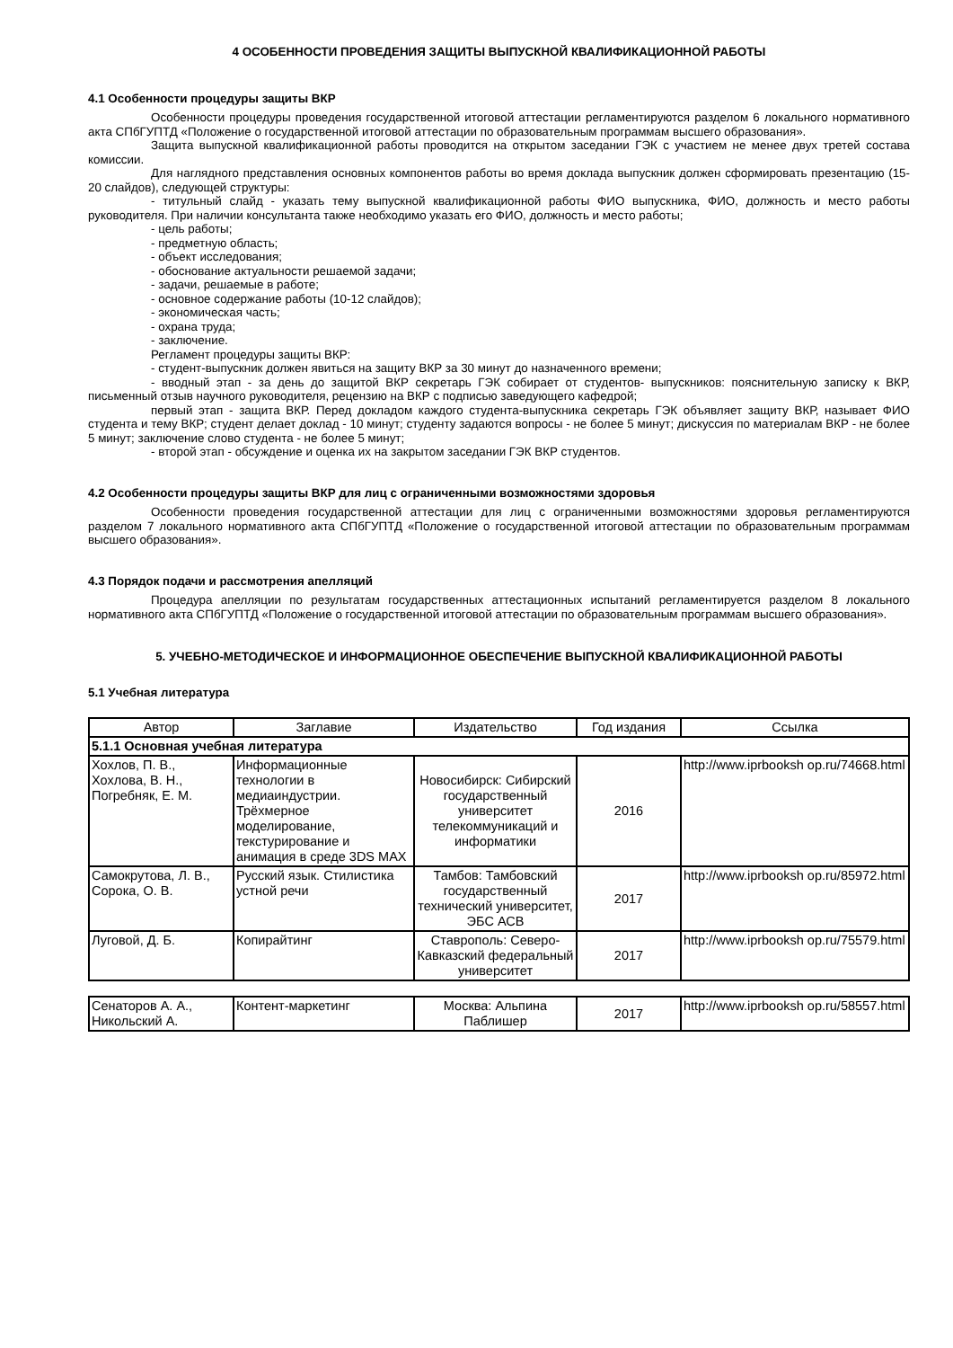4 ОСОБЕННОСТИ ПРОВЕДЕНИЯ ЗАЩИТЫ ВЫПУСКНОЙ КВАЛИФИКАЦИОННОЙ РАБОТЫ
4.1 Особенности процедуры защиты ВКР
Особенности процедуры проведения государственной итоговой аттестации регламентируются разделом 6 локального нормативного акта СПбГУПТД «Положение о государственной итоговой аттестации по образовательным программам высшего образования».
Защита выпускной квалификационной работы проводится на открытом заседании ГЭК с участием не менее двух третей состава комиссии.
Для наглядного представления основных компонентов работы во время доклада выпускник должен сформировать презентацию (15-20 слайдов), следующей структуры:
- титульный слайд - указать тему выпускной квалификационной работы ФИО выпускника, ФИО, должность и место работы руководителя. При наличии консультанта также необходимо указать его ФИО, должность и место работы;
- цель работы;
- предметную область;
- объект исследования;
- обоснование актуальности решаемой задачи;
- задачи, решаемые в работе;
- основное содержание работы (10-12 слайдов);
- экономическая часть;
- охрана труда;
- заключение.
Регламент процедуры защиты ВКР:
- студент-выпускник должен явиться на защиту ВКР за 30 минут до назначенного времени;
- вводный этап - за день до защитой ВКР секретарь ГЭК собирает от студентов- выпускников: пояснительную записку к ВКР, письменный отзыв научного руководителя, рецензию на ВКР с подписью заведующего кафедрой;
первый этап - защита ВКР. Перед докладом каждого студента-выпускника секретарь ГЭК объявляет защиту ВКР, называет ФИО студента и тему ВКР; студент делает доклад - 10 минут; студенту задаются вопросы - не более 5 минут; дискуссия по материалам ВКР - не более 5 минут; заключение слово студента - не более 5 минут;
- второй этап - обсуждение и оценка их на закрытом заседании ГЭК ВКР студентов.
4.2 Особенности процедуры защиты ВКР для лиц с ограниченными возможностями здоровья
Особенности проведения государственной аттестации для лиц с ограниченными возможностями здоровья регламентируются разделом 7 локального нормативного акта СПбГУПТД «Положение о государственной итоговой аттестации по образовательным программам высшего образования».
4.3 Порядок подачи и рассмотрения апелляций
Процедура апелляции по результатам государственных аттестационных испытаний регламентируется разделом 8 локального нормативного акта СПбГУПТД «Положение о государственной итоговой аттестации по образовательным программам высшего образования».
5. УЧЕБНО-МЕТОДИЧЕСКОЕ И ИНФОРМАЦИОННОЕ ОБЕСПЕЧЕНИЕ ВЫПУСКНОЙ КВАЛИФИКАЦИОННОЙ РАБОТЫ
5.1 Учебная литература
| Автор | Заглавие | Издательство | Год издания | Ссылка |
| --- | --- | --- | --- | --- |
| 5.1.1 Основная учебная литература | | | | |
| Хохлов, П. В., Хохлова, В. Н., Погребняк, Е. М. | Информационные технологии в медиаиндустрии. Трёхмерное моделирование, текстурирование и анимация в среде 3DS MAX | Новосибирск: Сибирский государственный университет телекоммуникаций и информатики | 2016 | http://www.iprbooksh op.ru/74668.html |
| Самокрутова, Л. В., Сорока, О. В. | Русский язык. Стилистика устной речи | Тамбов: Тамбовский государственный технический университет, ЭБС АСВ | 2017 | http://www.iprbooksh op.ru/85972.html |
| Луговой, Д. Б. | Копирайтинг | Ставрополь: Северо-Кавказский федеральный университет | 2017 | http://www.iprbooksh op.ru/75579.html |
| Сенаторов А. А., Никольский А. | Контент-маркетинг | Москва: Альпина Паблишер | 2017 | http://www.iprbooksh op.ru/58557.html |